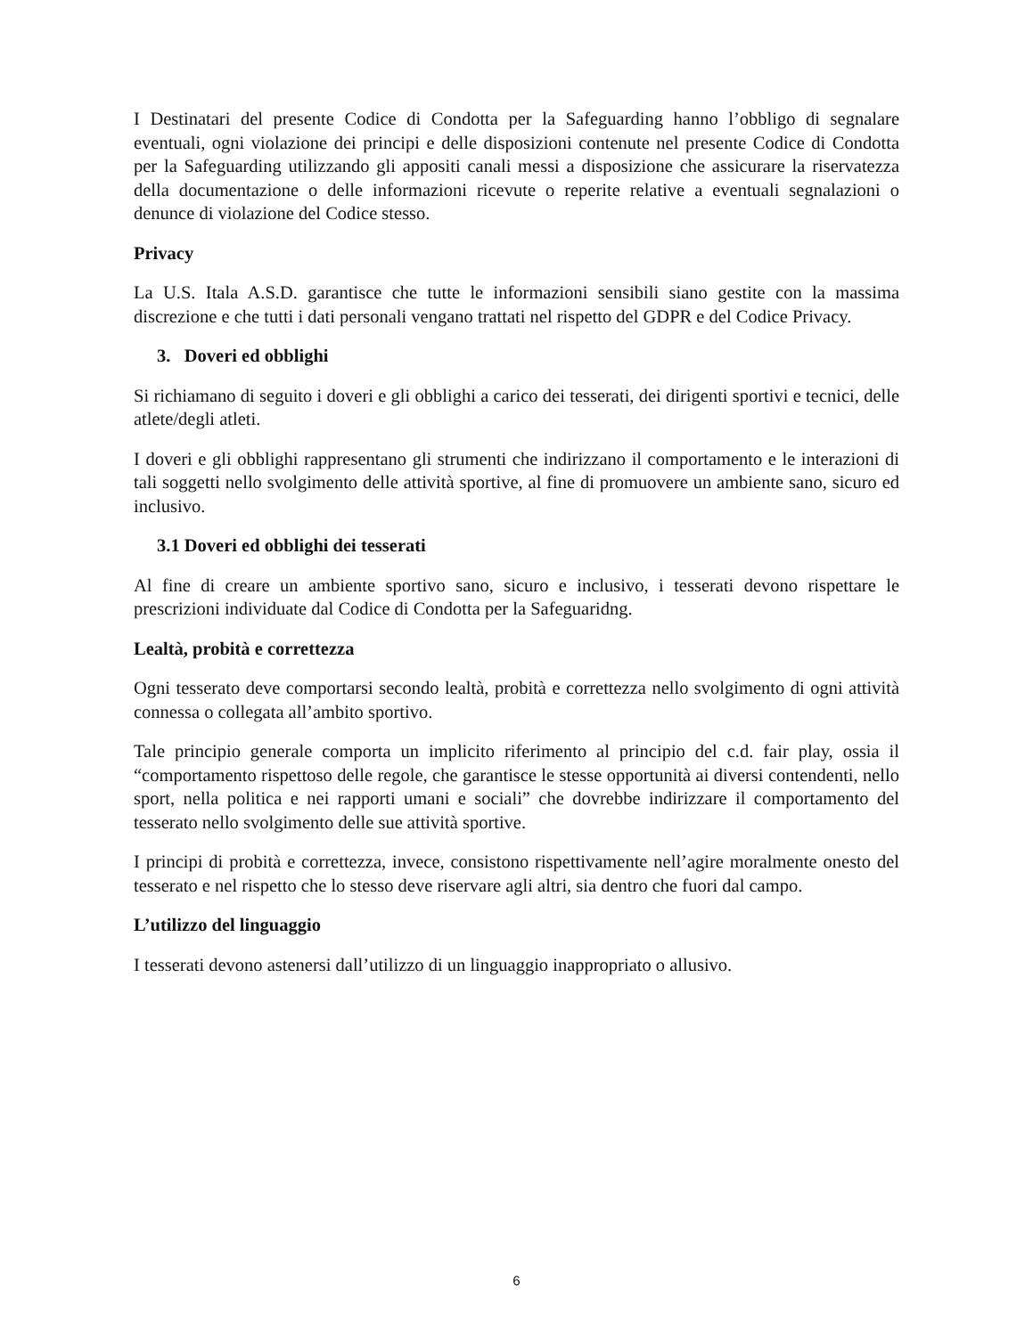I Destinatari del presente Codice di Condotta per la Safeguarding hanno l’obbligo di segnalare eventuali, ogni violazione dei principi e delle disposizioni contenute nel presente Codice di Condotta per la Safeguarding utilizzando gli appositi canali messi a disposizione che assicurare la riservatezza della documentazione o delle informazioni ricevute o reperite relative a eventuali segnalazioni o denunce di violazione del Codice stesso.
Privacy
La U.S. Itala A.S.D. garantisce che tutte le informazioni sensibili siano gestite con la massima discrezione e che tutti i dati personali vengano trattati nel rispetto del GDPR e del Codice Privacy.
3. Doveri ed obblighi
Si richiamano di seguito i doveri e gli obblighi a carico dei tesserati, dei dirigenti sportivi e tecnici, delle atlete/degli atleti.
I doveri e gli obblighi rappresentano gli strumenti che indirizzano il comportamento e le interazioni di tali soggetti nello svolgimento delle attività sportive, al fine di promuovere un ambiente sano, sicuro ed inclusivo.
3.1 Doveri ed obblighi dei tesserati
Al fine di creare un ambiente sportivo sano, sicuro e inclusivo, i tesserati devono rispettare le prescrizioni individuate dal Codice di Condotta per la Safeguaridng.
Lealtà, probità e correttezza
Ogni tesserato deve comportarsi secondo lealtà, probità e correttezza nello svolgimento di ogni attività connessa o collegata all’ambito sportivo.
Tale principio generale comporta un implicito riferimento al principio del c.d. fair play, ossia il “comportamento rispettoso delle regole, che garantisce le stesse opportunità ai diversi contendenti, nello sport, nella politica e nei rapporti umani e sociali” che dovrebbe indirizzare il comportamento del tesserato nello svolgimento delle sue attività sportive.
I principi di probità e correttezza, invece, consistono rispettivamente nell’agire moralmente onesto del tesserato e nel rispetto che lo stesso deve riservare agli altri, sia dentro che fuori dal campo.
L’utilizzo del linguaggio
I tesserati devono astenersi dall’utilizzo di un linguaggio inappropriato o allusivo.
6